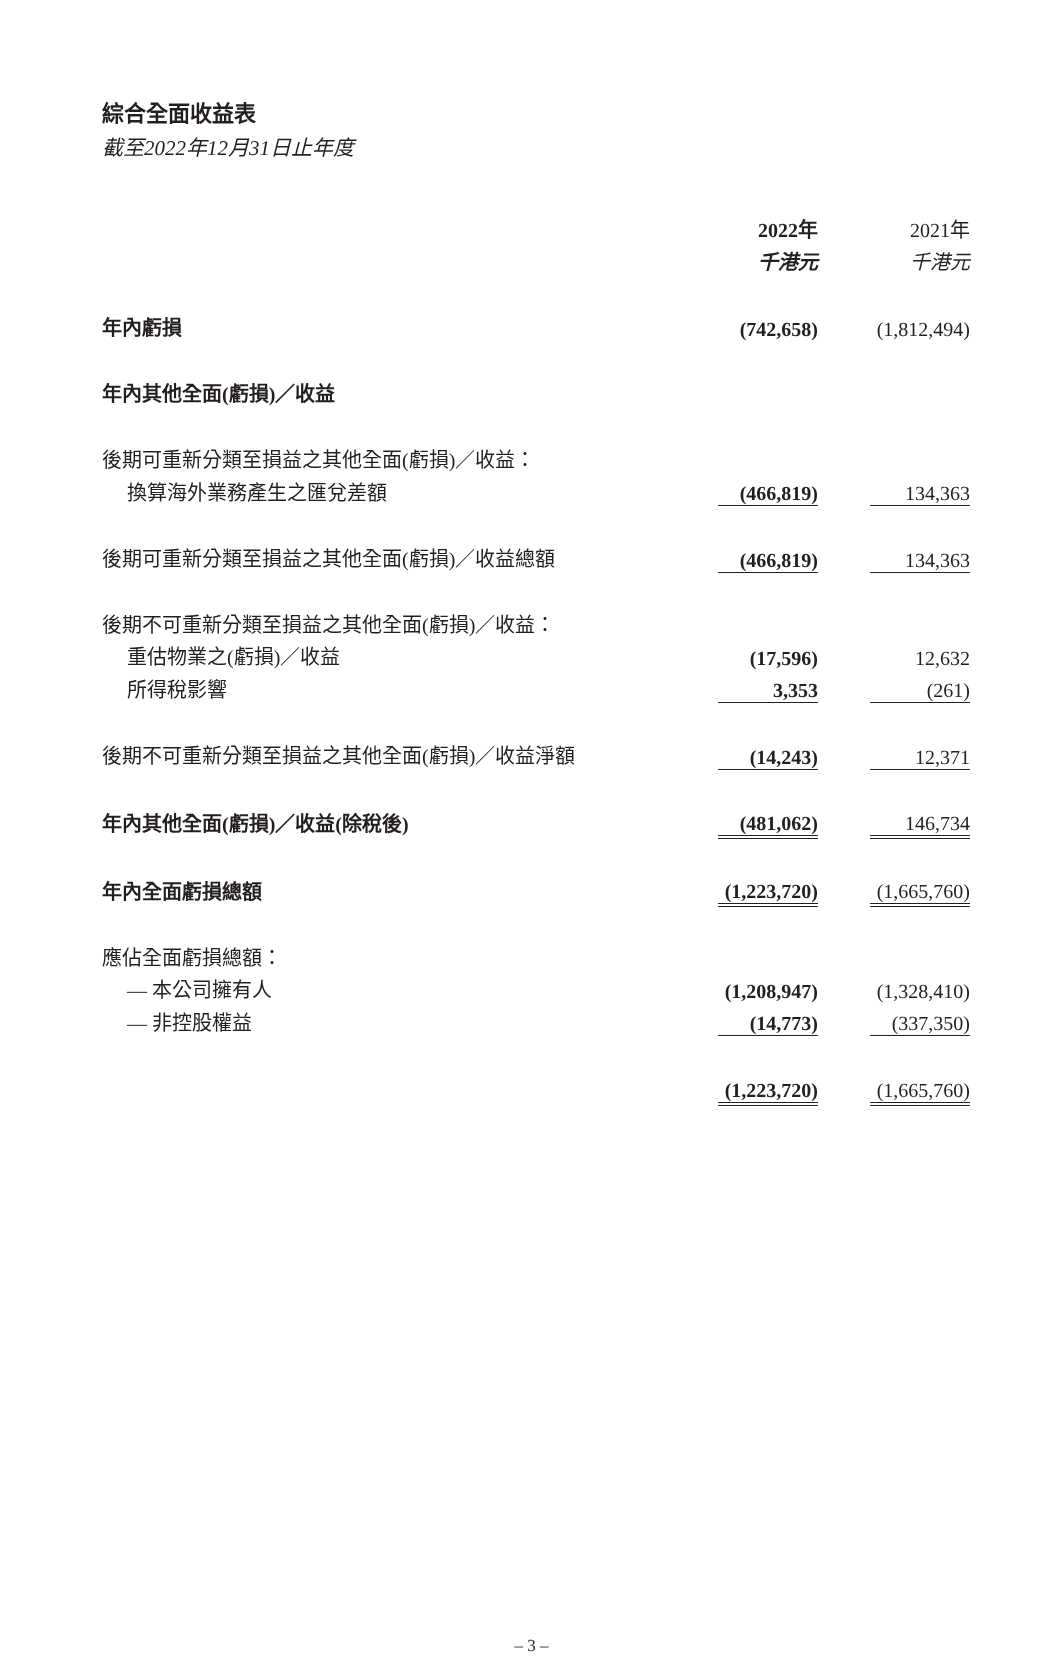綜合全面收益表
截至2022年12月31日止年度
| | 2022年 | | 2021年 |
| | 千港元 | | 千港元 |
| 年內虧損 | (742,658) | | (1,812,494) |
| 年內其他全面(虧損)／收益 | | | |
| 後期可重新分類至損益之其他全面(虧損)／收益： | | | |
| 換算海外業務產生之匯兌差額 | (466,819) | | 134,363 |
| 後期可重新分類至損益之其他全面(虧損)／收益總額 | (466,819) | | 134,363 |
| 後期不可重新分類至損益之其他全面(虧損)／收益： | | | |
| 重估物業之(虧損)／收益 | (17,596) | | 12,632 |
| 所得稅影響 | 3,353 | | (261) |
| 後期不可重新分類至損益之其他全面(虧損)／收益淨額 | (14,243) | | 12,371 |
| 年內其他全面(虧損)／收益(除稅後) | (481,062) | | 146,734 |
| 年內全面虧損總額 | (1,223,720) | | (1,665,760) |
| 應佔全面虧損總額： | | | |
| — 本公司擁有人 | (1,208,947) | | (1,328,410) |
| — 非控股權益 | (14,773) | | (337,350) |
| | (1,223,720) | | (1,665,760) |
– 3 –